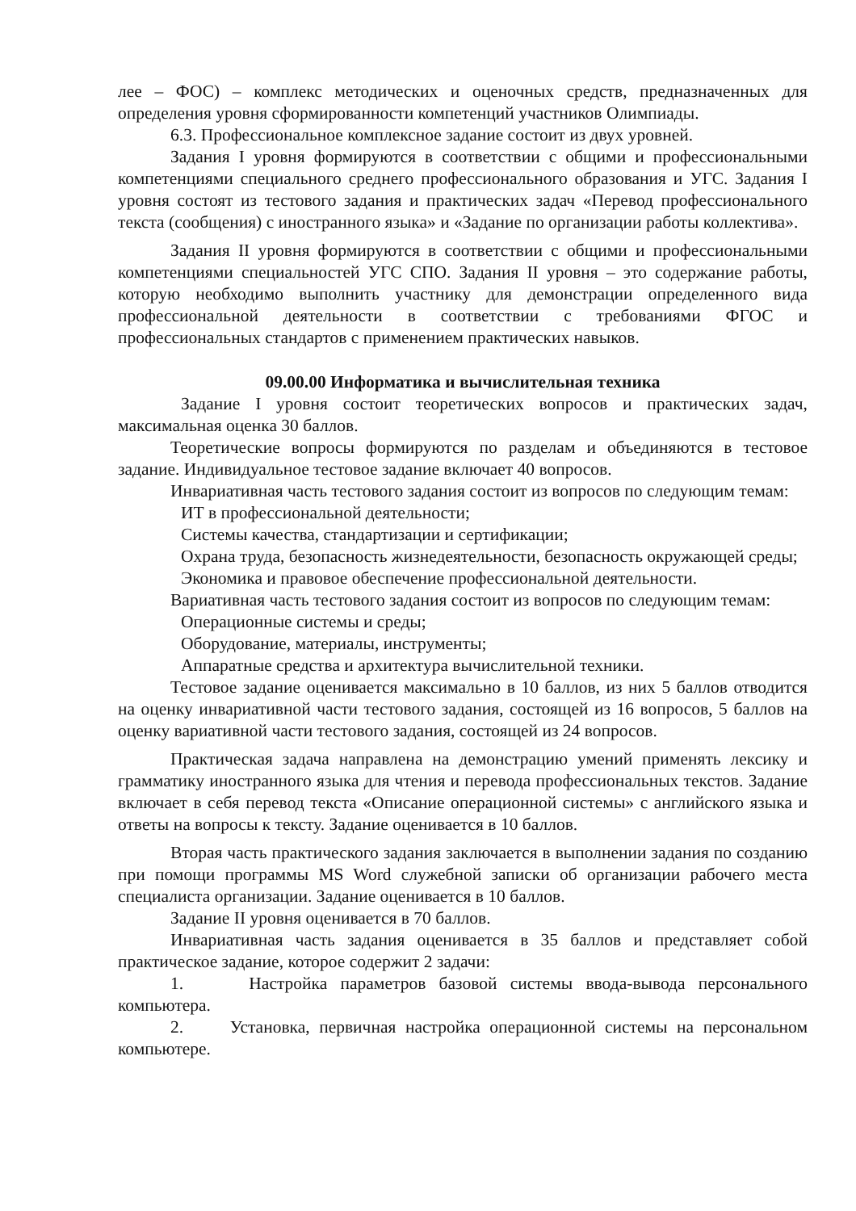лее – ФОС) – комплекс методических и оценочных средств, предназначенных для определения уровня сформированности компетенций участников Олимпиады.
6.3. Профессиональное комплексное задание состоит из двух уровней.
Задания I уровня формируются в соответствии с общими и профессиональными компетенциями специального среднего профессионального образования и УГС. Задания I уровня состоят из тестового задания и практических задач «Перевод профессионального текста (сообщения) с иностранного языка» и «Задание по организации работы коллектива».
Задания II уровня формируются в соответствии с общими и профессиональными компетенциями специальностей УГС СПО. Задания II уровня – это содержание работы, которую необходимо выполнить участнику для демонстрации определенного вида профессиональной деятельности в соответствии с требованиями ФГОС и профессиональных стандартов с применением практических навыков.
09.00.00 Информатика и вычислительная техника
Задание I уровня состоит теоретических вопросов и практических задач, максимальная оценка 30 баллов.
Теоретические вопросы формируются по разделам и объединяются в тестовое задание. Индивидуальное тестовое задание включает 40 вопросов.
Инвариативная часть тестового задания состоит из вопросов по следующим темам:
ИТ в профессиональной деятельности;
Системы качества, стандартизации и сертификации;
Охрана труда, безопасность жизнедеятельности, безопасность окружающей среды;
Экономика и правовое обеспечение профессиональной деятельности.
Вариативная часть тестового задания состоит из вопросов по следующим темам:
Операционные системы и среды;
Оборудование, материалы, инструменты;
Аппаратные средства и архитектура вычислительной техники.
Тестовое задание оценивается максимально в 10 баллов, из них 5 баллов отводится на оценку инвариативной части тестового задания, состоящей из 16 вопросов, 5 баллов на оценку вариативной части тестового задания, состоящей из 24 вопросов.
Практическая задача направлена на демонстрацию умений применять лексику и грамматику иностранного языка для чтения и перевода профессиональных текстов. Задание включает в себя перевод текста «Описание операционной системы» с английского языка и ответы на вопросы к тексту. Задание оценивается в 10 баллов.
Вторая часть практического задания заключается в выполнении задания по созданию при помощи программы MS Word служебной записки об организации рабочего места специалиста организации. Задание оценивается в 10 баллов.
Задание II уровня оценивается в 70 баллов.
Инвариативная часть задания оценивается в 35 баллов и представляет собой практическое задание, которое содержит 2 задачи:
1. Настройка параметров базовой системы ввода-вывода персонального компьютера.
2. Установка, первичная настройка операционной системы на персональном компьютере.